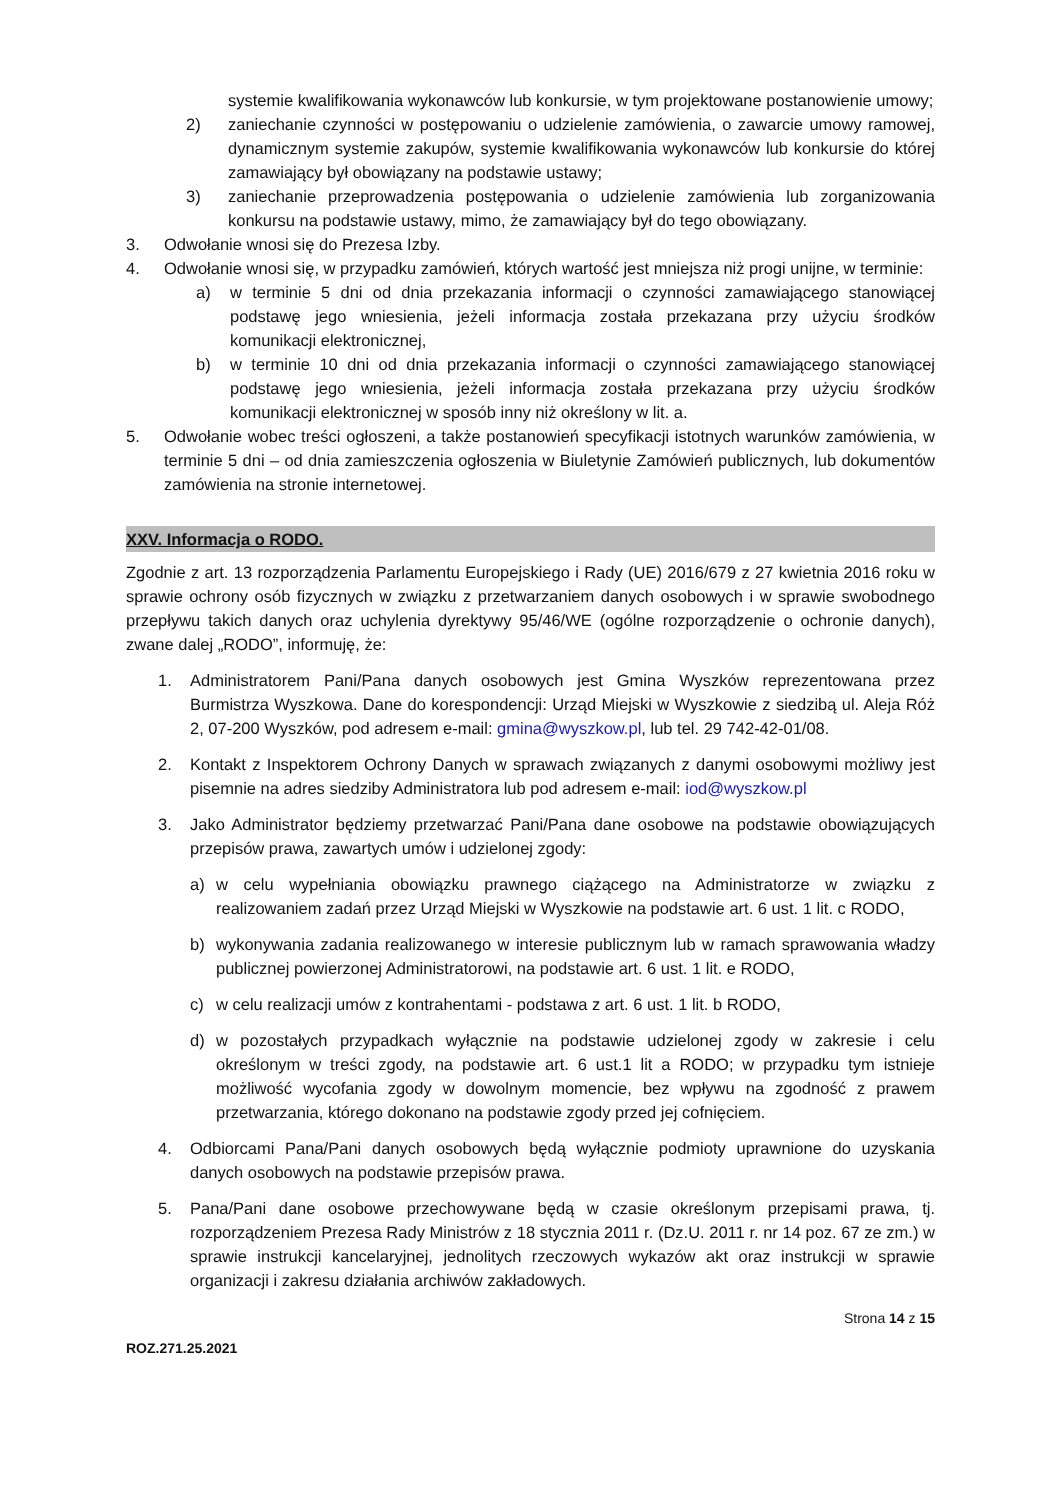systemie kwalifikowania wykonawców lub konkursie, w tym projektowane postanowienie umowy;
2) zaniechanie czynności w postępowaniu o udzielenie zamówienia, o zawarcie umowy ramowej, dynamicznym systemie zakupów, systemie kwalifikowania wykonawców lub konkursie do której zamawiający był obowiązany na podstawie ustawy;
3) zaniechanie przeprowadzenia postępowania o udzielenie zamówienia lub zorganizowania konkursu na podstawie ustawy, mimo, że zamawiający był do tego obowiązany.
3. Odwołanie wnosi się do Prezesa Izby.
4. Odwołanie wnosi się, w przypadku zamówień, których wartość jest mniejsza niż progi unijne, w terminie:
a) w terminie 5 dni od dnia przekazania informacji o czynności zamawiającego stanowiącej podstawę jego wniesienia, jeżeli informacja została przekazana przy użyciu środków komunikacji elektronicznej,
b) w terminie 10 dni od dnia przekazania informacji o czynności zamawiającego stanowiącej podstawę jego wniesienia, jeżeli informacja została przekazana przy użyciu środków komunikacji elektronicznej w sposób inny niż określony w lit. a.
5. Odwołanie wobec treści ogłoszeni, a także postanowień specyfikacji istotnych warunków zamówienia, w terminie 5 dni – od dnia zamieszczenia ogłoszenia w Biuletynie Zamówień publicznych, lub dokumentów zamówienia na stronie internetowej.
XXV. Informacja o RODO.
Zgodnie z art. 13 rozporządzenia Parlamentu Europejskiego i Rady (UE) 2016/679 z 27 kwietnia 2016 roku w sprawie ochrony osób fizycznych w związku z przetwarzaniem danych osobowych i w sprawie swobodnego przepływu takich danych oraz uchylenia dyrektywy 95/46/WE (ogólne rozporządzenie o ochronie danych), zwane dalej „RODO”, informuję, że:
1. Administratorem Pani/Pana danych osobowych jest Gmina Wyszków reprezentowana przez Burmistrza Wyszkowa. Dane do korespondencji: Urząd Miejski w Wyszkowie z siedzibą ul. Aleja Róż 2, 07-200 Wyszków, pod adresem e-mail: gmina@wyszkow.pl, lub tel. 29 742-42-01/08.
2. Kontakt z Inspektorem Ochrony Danych w sprawach związanych z danymi osobowymi możliwy jest pisemnie na adres siedziby Administratora lub pod adresem e-mail: iod@wyszkow.pl
3. Jako Administrator będziemy przetwarzać Pani/Pana dane osobowe na podstawie obowiązujących przepisów prawa, zawartych umów i udzielonej zgody:
a) w celu wypełniania obowiązku prawnego ciążącego na Administratorze w związku z realizowaniem zadań przez Urząd Miejski w Wyszkowie na podstawie art. 6 ust. 1 lit. c RODO,
b) wykonywania zadania realizowanego w interesie publicznym lub w ramach sprawowania władzy publicznej powierzonej Administratorowi, na podstawie art. 6 ust. 1 lit. e RODO,
c) w celu realizacji umów z kontrahentami - podstawa z art. 6 ust. 1 lit. b RODO,
d) w pozostałych przypadkach wyłącznie na podstawie udzielonej zgody w zakresie i celu określonym w treści zgody, na podstawie art. 6 ust.1 lit a RODO; w przypadku tym istnieje możliwość wycofania zgody w dowolnym momencie, bez wpływu na zgodność z prawem przetwarzania, którego dokonano na podstawie zgody przed jej cofnięciem.
4. Odbiorcami Pana/Pani danych osobowych będą wyłącznie podmioty uprawnione do uzyskania danych osobowych na podstawie przepisów prawa.
5. Pana/Pani dane osobowe przechowywane będą w czasie określonym przepisami prawa, tj. rozporządzeniem Prezesa Rady Ministrów z 18 stycznia 2011 r. (Dz.U. 2011 r. nr 14 poz. 67 ze zm.) w sprawie instrukcji kancelaryjnej, jednolitych rzeczowych wykazów akt oraz instrukcji w sprawie organizacji i zakresu działania archiwów zakładowych.
Strona 14 z 15
ROZ.271.25.2021